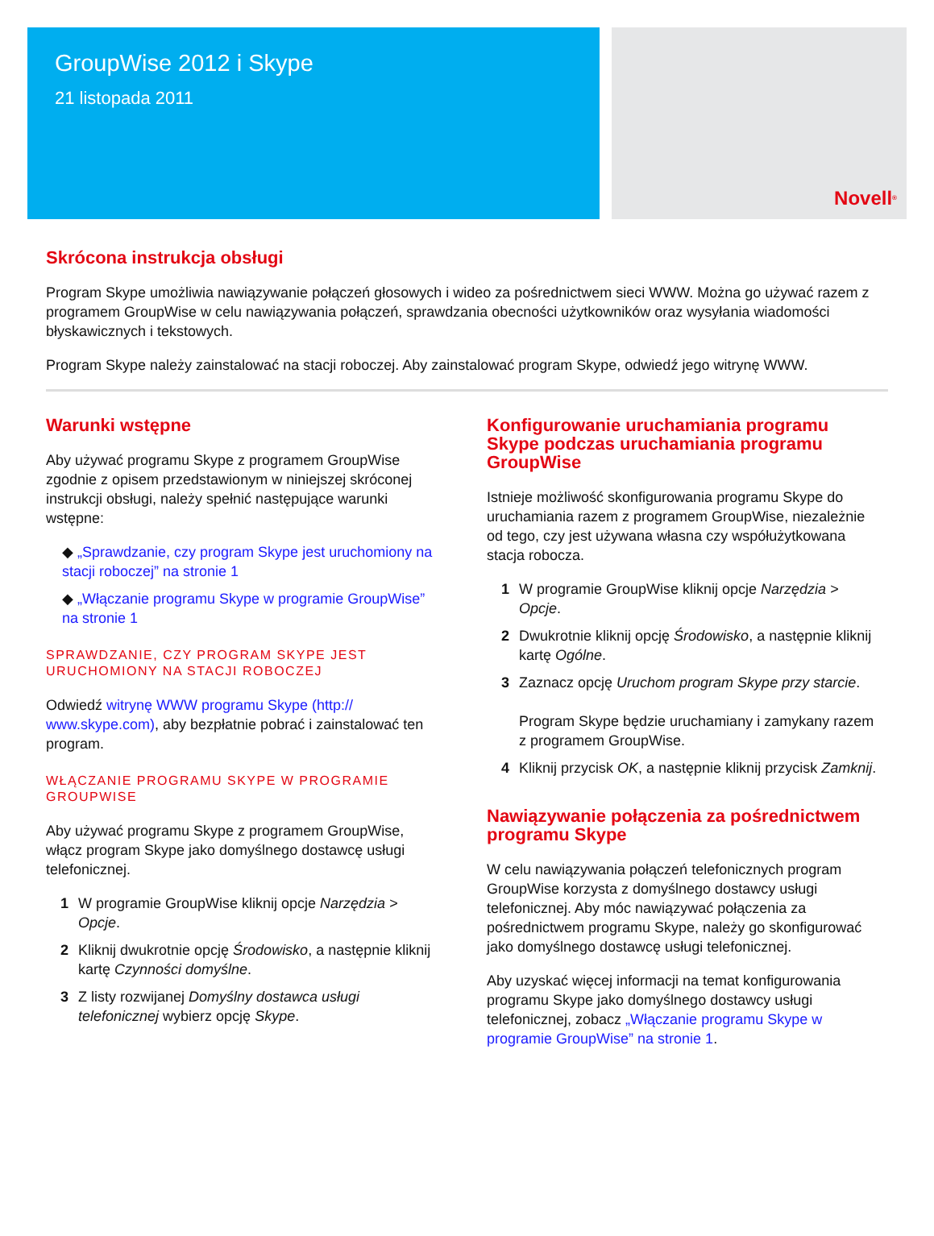GroupWise 2012 i Skype
21 listopada 2011
Novell<sup>®</sup>
Skrócona instrukcja obsługi
Program Skype umożliwia nawiązywanie połączeń głosowych i wideo za pośrednictwem sieci WWW. Można go używać razem z programem GroupWise w celu nawiązywania połączeń, sprawdzania obecności użytkowników oraz wysyłania wiadomości błyskawicznych i tekstowych.
Program Skype należy zainstalować na stacji roboczej. Aby zainstalować program Skype, odwiedź jego witrynę WWW.
Warunki wstępne
Aby używać programu Skype z programem GroupWise zgodnie z opisem przedstawionym w niniejszej skróconej instrukcji obsługi, należy spełnić następujące warunki wstępne:
◆ „Sprawdzanie, czy program Skype jest uruchomiony na stacji roboczej” na stronie 1
◆ „Włączanie programu Skype w programie GroupWise” na stronie 1
SPRAWDZANIE, CZY PROGRAM SKYPE JEST URUCHOMIONY NA STACJI ROBOCZEJ
Odwiedź witrynę WWW programu Skype (http:// www.skype.com), aby bezpłatnie pobrać i zainstalować ten program.
WŁĄCZANIE PROGRAMU SKYPE W PROGRAMIE GROUPWISE
Aby używać programu Skype z programem GroupWise, włącz program Skype jako domyślnego dostawcę usługi telefonicznej.
1 W programie GroupWise kliknij opcje Narzędzia > Opcje.
2 Kliknij dwukrotnie opcję Środowisko, a następnie kliknij kartę Czynności domyślne.
3 Z listy rozwijanej Domyślny dostawca usługi telefonicznej wybierz opcję Skype.
Konfigurowanie uruchamiania programu Skype podczas uruchamiania programu GroupWise
Istnieje możliwość skonfigurowania programu Skype do uruchamiania razem z programem GroupWise, niezależnie od tego, czy jest używana własna czy współużytkowana stacja robocza.
1 W programie GroupWise kliknij opcje Narzędzia > Opcje.
2 Dwukrotnie kliknij opcję Środowisko, a następnie kliknij kartę Ogólne.
3 Zaznacz opcję Uruchom program Skype przy starcie.
Program Skype będzie uruchamiany i zamykany razem z programem GroupWise.
4 Kliknij przycisk OK, a następnie kliknij przycisk Zamknij.
Nawiązywanie połączenia za pośrednictwem programu Skype
W celu nawiązywania połączeń telefonicznych program GroupWise korzysta z domyślnego dostawcy usługi telefonicznej. Aby móc nawiązywać połączenia za pośrednictwem programu Skype, należy go skonfigurować jako domyślnego dostawcę usługi telefonicznej.
Aby uzyskać więcej informacji na temat konfigurowania programu Skype jako domyślnego dostawcy usługi telefonicznej, zobacz „Włączanie programu Skype w programie GroupWise” na stronie 1.